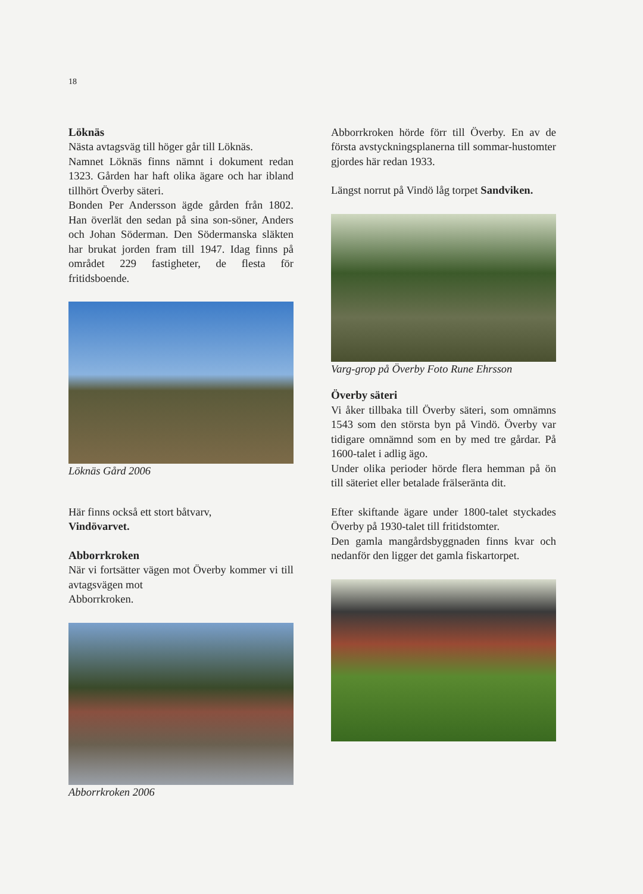18
Löknäs
Nästa avtagsväg till höger går till Löknäs.
Namnet Löknäs finns nämnt i dokument redan 1323. Gården har haft olika ägare och har ibland tillhört Överby säteri.
Bonden Per Andersson ägde gården från 1802. Han överlät den sedan på sina son-söner, Anders och Johan Söderman. Den Södermanska släkten har brukat jorden fram till 1947. Idag finns på området 229 fastigheter, de flesta för fritidsboende.
Löknäs Gård 2006
Här finns också ett stort båtvarv,
Vindövarvet.
Abborrkroken
När vi fortsätter vägen mot Överby kommer vi till avtagsvägen mot
Abborrkroken.
Abborrkroken 2006
Abborrkroken hörde förr till Överby. En av de första avstyckningsplanerna till sommar-hustomter gjordes här redan 1933.
Längst norrut på Vindö låg torpet Sandviken.
Varg-grop på Överby Foto Rune Ehrsson
Överby säteri
Vi åker tillbaka till Överby säteri, som omnämns 1543 som den största byn på Vindö. Överby var tidigare omnämnd som en by med tre gårdar. På 1600-talet i adlig ägo.
Under olika perioder hörde flera hemman på ön till säteriet eller betalade frälseränta dit.
Efter skiftande ägare under 1800-talet styckades Överby på 1930-talet till fritidstomter.
Den gamla mangårdsbyggnaden finns kvar och nedanför den ligger det gamla fiskartorpet.